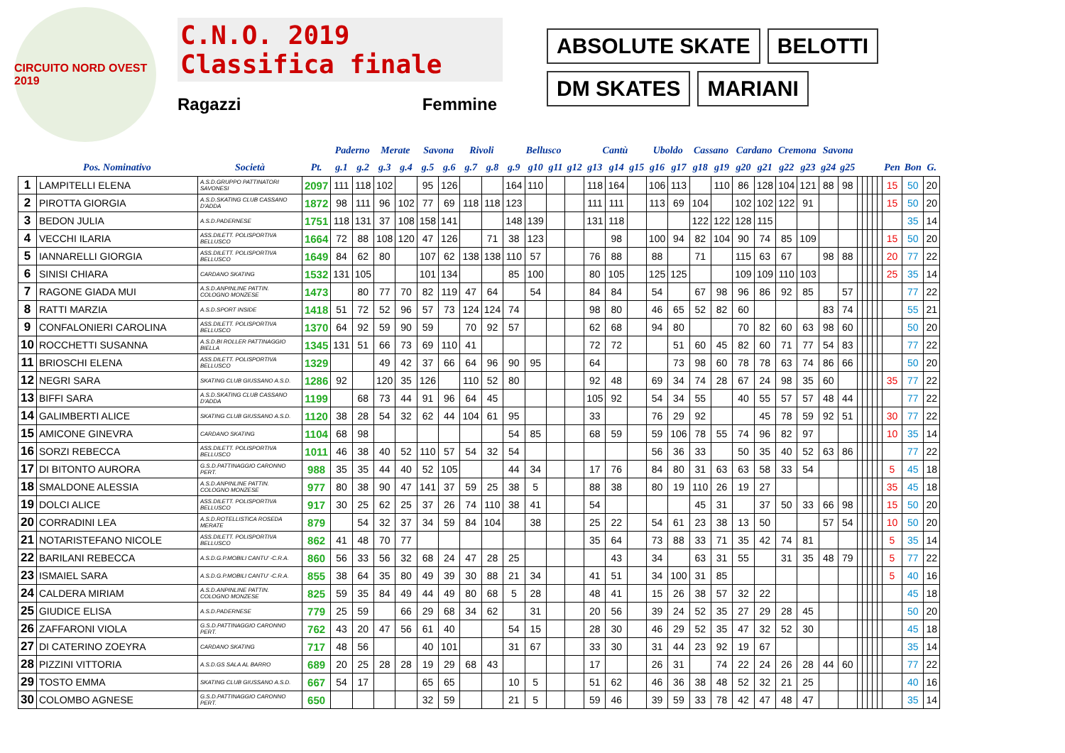CIRCUITO NORD OVEST 2019
C.N.O. 2019
Classifica finale
Ragazzi Femmine
ABSOLUTE SKATE
BELOTTI
DM SKATES
MARIANI
| | | | | Paderno | | Merate | | Savona | | Rivoli | | Bellusco | | | | Cantù | | | Uboldo | | Cassano | | Cardano | | Cremona | | Savona | | | | | | | | | |
| --- | --- | --- | --- | --- | --- | --- | --- | --- | --- | --- | --- | --- | --- | --- | --- | --- | --- | --- | --- | --- | --- | --- | --- | --- | --- | --- | --- | --- | --- | --- | --- | --- | --- | --- | --- | --- |
| | Pos. Nominativo | Società | Pt. | g.1 | g.2 | g.3 | g.4 | g.5 | g.6 | g.7 | g.8 | g.9 | g10 | g11 | g12 | g13 | g14 | g15 | g16 | g17 | g18 | g19 | g20 | g21 | g22 | g23 | g24 | g25 | | | | | | Pen | Bon | G. |
| 1 | LAMPITELLI ELENA | A.S.D.GRUPPO PATTINATORI SAVONESI | 2097 | 111 | 118 | 102 | | 95 | 126 | | | 164 | 110 | | | 118 | 164 | | 106 | 113 | | 110 | 86 | 128 | 104 | 121 | 88 | 98 | | | | | | 15 | 50 | 20 |
| 2 | PIROTTA GIORGIA | A.S.D.SKATING CLUB CASSANO D'ADDA | 1872 | 98 | 111 | 96 | 102 | 77 | 69 | 118 | 118 | 123 | | | | 111 | 111 | | 113 | 69 | 104 | | 102 | 102 | 122 | 91 | | | | | | | | 15 | 50 | 20 |
| 3 | BEDON JULIA | A.S.D.PADERNESE | 1751 | 118 | 131 | 37 | 108 | 158 | 141 | | | 148 | 139 | | | 131 | 118 | | | | 122 | 122 | 128 | 115 | | | | | | | | | | | 35 | 14 |
| 4 | VECCHI ILARIA | ASS.DILETT. POLISPORTIVA BELLUSCO | 1664 | 72 | 88 | 108 | 120 | 47 | 126 | | 71 | 38 | 123 | | | | 98 | | 100 | 94 | 82 | 104 | 90 | 74 | 85 | 109 | | | | | | | | 15 | 50 | 20 |
| 5 | IANNARELLI GIORGIA | ASS.DILETT. POLISPORTIVA BELLUSCO | 1649 | 84 | 62 | 80 | | 107 | 62 | 138 | 138 | 110 | 57 | | | 76 | 88 | | 88 | | 71 | | 115 | 63 | 67 | | 98 | 88 | | | | | | 20 | 77 | 22 |
| 6 | SINISI CHIARA | CARDANO SKATING | 1532 | 131 | 105 | | | 101 | 134 | | | 85 | 100 | | | 80 | 105 | | 125 | 125 | | | 109 | 109 | 110 | 103 | | | | | | | | 25 | 35 | 14 |
| 7 | RAGONE GIADA MUI | A.S.D.ANPINLINE PATTIN. COLOGNO MONZESE | 1473 | | 80 | 77 | 70 | 82 | 119 | 47 | 64 | | 54 | | | 84 | 84 | | 54 | | 67 | 98 | 96 | 86 | 92 | 85 | | 57 | | | | | | | 77 | 22 |
| 8 | RATTI MARZIA | A.S.D.SPORT INSIDE | 1418 | 51 | 72 | 52 | 96 | 57 | 73 | 124 | 124 | 74 | | | | 98 | 80 | | 46 | 65 | 52 | 82 | 60 | | | | 83 | 74 | | | | | | | 55 | 21 |
| 9 | CONFALONIERI CAROLINA | ASS.DILETT. POLISPORTIVA BELLUSCO | 1370 | 64 | 92 | 59 | 90 | 59 | | 70 | 92 | 57 | | | | 62 | 68 | | 94 | 80 | | | 70 | 82 | 60 | 63 | 98 | 60 | | | | | | | 50 | 20 |
| 10 | ROCCHETTI SUSANNA | A.S.D.BI ROLLER PATTINAGGIO BIELLA | 1345 | 131 | 51 | 66 | 73 | 69 | 110 | 41 | | | | | | 72 | 72 | | | 51 | 60 | 45 | 82 | 60 | 71 | 77 | 54 | 83 | | | | | | | 77 | 22 |
| 11 | BRIOSCHI ELENA | ASS.DILETT. POLISPORTIVA BELLUSCO | 1329 | | | 49 | 42 | 37 | 66 | 64 | 96 | 90 | 95 | | | 64 | | | | 73 | 98 | 60 | 78 | 78 | 63 | 74 | 86 | 66 | | | | | | | 50 | 20 |
| 12 | NEGRI SARA | SKATING CLUB GIUSSANO A.S.D. | 1286 | 92 | | 120 | 35 | 126 | | 110 | 52 | 80 | | | | 92 | 48 | | 69 | 34 | 74 | 28 | 67 | 24 | 98 | 35 | 60 | | | | | | | 35 | 77 | 22 |
| 13 | BIFFI SARA | A.S.D.SKATING CLUB CASSANO D'ADDA | 1199 | | 68 | 73 | 44 | 91 | 96 | 64 | 45 | | | | | 105 | 92 | | 54 | 34 | 55 | | 40 | 55 | 57 | 57 | 48 | 44 | | | | | | | 77 | 22 |
| 14 | GALIMBERTI ALICE | SKATING CLUB GIUSSANO A.S.D. | 1120 | 38 | 28 | 54 | 32 | 62 | 44 | 104 | 61 | 95 | | | | 33 | | | 76 | 29 | 92 | | | 45 | 78 | 59 | 92 | 51 | | | | | | 30 | 77 | 22 |
| 15 | AMICONE GINEVRA | CARDANO SKATING | 1104 | 68 | 98 | | | | | | | 54 | 85 | | | 68 | 59 | | 59 | 106 | 78 | 55 | 74 | 96 | 82 | 97 | | | | | | | | 10 | 35 | 14 |
| 16 | SORZI REBECCA | ASS.DILETT. POLISPORTIVA BELLUSCO | 1011 | 46 | 38 | 40 | 52 | 110 | 57 | 54 | 32 | 54 | | | | | | | 56 | 36 | 33 | | 50 | 35 | 40 | 52 | 63 | 86 | | | | | | | 77 | 22 |
| 17 | DI BITONTO AURORA | G.S.D.PATTINAGGIO CARONNO PERT. | 988 | 35 | 35 | 44 | 40 | 52 | 105 | | | 44 | 34 | | | 17 | 76 | | 84 | 80 | 31 | 63 | 63 | 58 | 33 | 54 | | | | | | | | 5 | 45 | 18 |
| 18 | SMALDONE ALESSIA | A.S.D.ANPINLINE PATTIN. COLOGNO MONZESE | 977 | 80 | 38 | 90 | 47 | 141 | 37 | 59 | 25 | 38 | 5 | | | 88 | 38 | | 80 | 19 | 110 | 26 | 19 | 27 | | | | | | | | | | 35 | 45 | 18 |
| 19 | DOLCI ALICE | ASS.DILETT. POLISPORTIVA BELLUSCO | 917 | 30 | 25 | 62 | 25 | 37 | 26 | 74 | 110 | 38 | 41 | | | 54 | | | | | 45 | 31 | | 37 | 50 | 33 | 66 | 98 | | | | | | 15 | 50 | 20 |
| 20 | CORRADINI LEA | A.S.D.ROTELLISTICA ROSEDA MERATE | 879 | | 54 | 32 | 37 | 34 | 59 | 84 | 104 | | 38 | | | 25 | 22 | | 54 | 61 | 23 | 38 | 13 | 50 | | | 57 | 54 | | | | | | 10 | 50 | 20 |
| 21 | NOTARISTEFANO NICOLE | ASS.DILETT. POLISPORTIVA BELLUSCO | 862 | 41 | 48 | 70 | 77 | | | | | | | | | 35 | 64 | | 73 | 88 | 33 | 71 | 35 | 42 | 74 | 81 | | | | | | | | 5 | 35 | 14 |
| 22 | BARILANI REBECCA | A.S.D.G.P.MOBILI CANTU' -C.R.A. | 860 | 56 | 33 | 56 | 32 | 68 | 24 | 47 | 28 | 25 | | | | | 43 | | 34 | | 63 | 31 | 55 | | 31 | 35 | 48 | 79 | | | | | | 5 | 77 | 22 |
| 23 | ISMAIEL SARA | A.S.D.G.P.MOBILI CANTU' -C.R.A. | 855 | 38 | 64 | 35 | 80 | 49 | 39 | 30 | 88 | 21 | 34 | | | 41 | 51 | | 34 | 100 | 31 | 85 | | | | | | | | | | | | 5 | 40 | 16 |
| 24 | CALDERA MIRIAM | A.S.D.ANPINLINE PATTIN. COLOGNO MONZESE | 825 | 59 | 35 | 84 | 49 | 44 | 49 | 80 | 68 | 5 | 28 | | | 48 | 41 | | 15 | 26 | 38 | 57 | 32 | 22 | | | | | | | | | | | 45 | 18 |
| 25 | GIUDICE ELISA | A.S.D.PADERNESE | 779 | 25 | 59 | | 66 | 29 | 68 | 34 | 62 | | 31 | | | 20 | 56 | | 39 | 24 | 52 | 35 | 27 | 29 | 28 | 45 | | | | | | | | | 50 | 20 |
| 26 | ZAFFARONI VIOLA | G.S.D.PATTINAGGIO CARONNO PERT. | 762 | 43 | 20 | 47 | 56 | 61 | 40 | | | 54 | 15 | | | 28 | 30 | | 46 | 29 | 52 | 35 | 47 | 32 | 52 | 30 | | | | | | | | | 45 | 18 |
| 27 | DI CATERINO ZOEYRA | CARDANO SKATING | 717 | 48 | 56 | | | 40 | 101 | | | 31 | 67 | | | 33 | 30 | | 31 | 44 | 23 | 92 | 19 | 67 | | | | | | | | | | | 35 | 14 |
| 28 | PIZZINI VITTORIA | A.S.D.GS SALA AL BARRO | 689 | 20 | 25 | 28 | 28 | 19 | 29 | 68 | 43 | | | | | 17 | | | 26 | 31 | | 74 | 22 | 24 | 26 | 28 | 44 | 60 | | | | | | | 77 | 22 |
| 29 | TOSTO EMMA | SKATING CLUB GIUSSANO A.S.D. | 667 | 54 | 17 | | | 65 | 65 | | | 10 | 5 | | | 51 | 62 | | 46 | 36 | 38 | 48 | 52 | 32 | 21 | 25 | | | | | | | | | 40 | 16 |
| 30 | COLOMBO AGNESE | G.S.D.PATTINAGGIO CARONNO PERT. | 650 | | | | | 32 | 59 | | | 21 | 5 | | | 59 | 46 | | 39 | 59 | 33 | 78 | 42 | 47 | 48 | 47 | | | | | | | | | 35 | 14 |